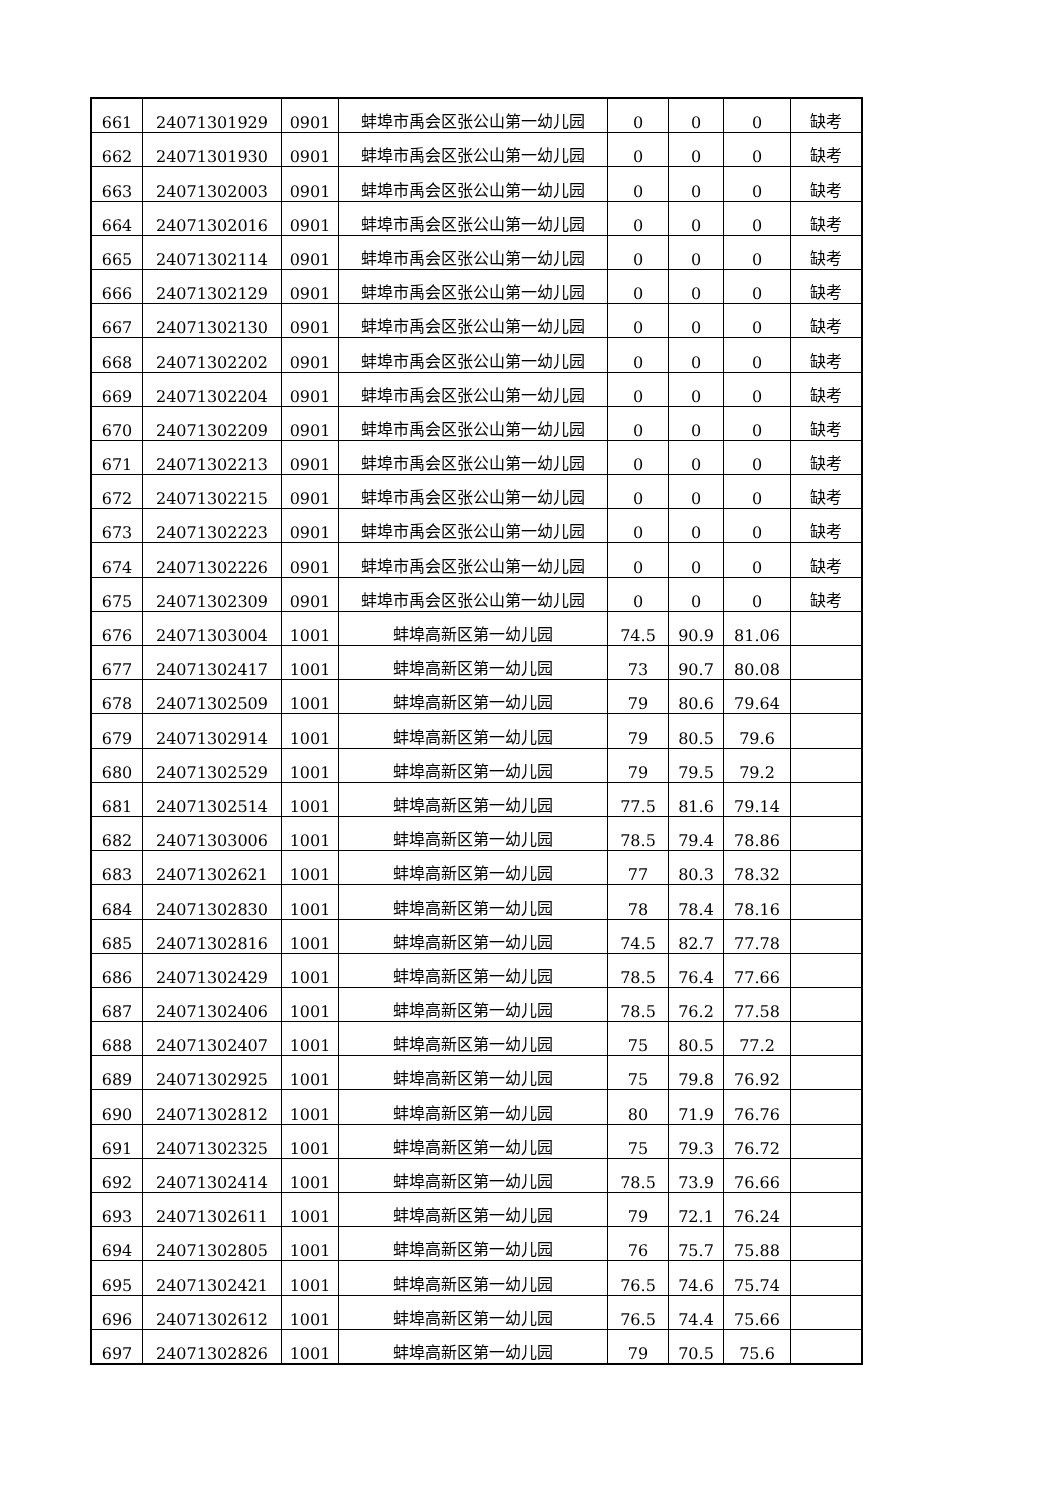| 661 | 24071301929 | 0901 | 蚌埠市禹会区张公山第一幼儿园 | 0 | 0 | 0 | 缺考 |
| 662 | 24071301930 | 0901 | 蚌埠市禹会区张公山第一幼儿园 | 0 | 0 | 0 | 缺考 |
| 663 | 24071302003 | 0901 | 蚌埠市禹会区张公山第一幼儿园 | 0 | 0 | 0 | 缺考 |
| 664 | 24071302016 | 0901 | 蚌埠市禹会区张公山第一幼儿园 | 0 | 0 | 0 | 缺考 |
| 665 | 24071302114 | 0901 | 蚌埠市禹会区张公山第一幼儿园 | 0 | 0 | 0 | 缺考 |
| 666 | 24071302129 | 0901 | 蚌埠市禹会区张公山第一幼儿园 | 0 | 0 | 0 | 缺考 |
| 667 | 24071302130 | 0901 | 蚌埠市禹会区张公山第一幼儿园 | 0 | 0 | 0 | 缺考 |
| 668 | 24071302202 | 0901 | 蚌埠市禹会区张公山第一幼儿园 | 0 | 0 | 0 | 缺考 |
| 669 | 24071302204 | 0901 | 蚌埠市禹会区张公山第一幼儿园 | 0 | 0 | 0 | 缺考 |
| 670 | 24071302209 | 0901 | 蚌埠市禹会区张公山第一幼儿园 | 0 | 0 | 0 | 缺考 |
| 671 | 24071302213 | 0901 | 蚌埠市禹会区张公山第一幼儿园 | 0 | 0 | 0 | 缺考 |
| 672 | 24071302215 | 0901 | 蚌埠市禹会区张公山第一幼儿园 | 0 | 0 | 0 | 缺考 |
| 673 | 24071302223 | 0901 | 蚌埠市禹会区张公山第一幼儿园 | 0 | 0 | 0 | 缺考 |
| 674 | 24071302226 | 0901 | 蚌埠市禹会区张公山第一幼儿园 | 0 | 0 | 0 | 缺考 |
| 675 | 24071302309 | 0901 | 蚌埠市禹会区张公山第一幼儿园 | 0 | 0 | 0 | 缺考 |
| 676 | 24071303004 | 1001 | 蚌埠高新区第一幼儿园 | 74.5 | 90.9 | 81.06 | |
| 677 | 24071302417 | 1001 | 蚌埠高新区第一幼儿园 | 73 | 90.7 | 80.08 | |
| 678 | 24071302509 | 1001 | 蚌埠高新区第一幼儿园 | 79 | 80.6 | 79.64 | |
| 679 | 24071302914 | 1001 | 蚌埠高新区第一幼儿园 | 79 | 80.5 | 79.6 | |
| 680 | 24071302529 | 1001 | 蚌埠高新区第一幼儿园 | 79 | 79.5 | 79.2 | |
| 681 | 24071302514 | 1001 | 蚌埠高新区第一幼儿园 | 77.5 | 81.6 | 79.14 | |
| 682 | 24071303006 | 1001 | 蚌埠高新区第一幼儿园 | 78.5 | 79.4 | 78.86 | |
| 683 | 24071302621 | 1001 | 蚌埠高新区第一幼儿园 | 77 | 80.3 | 78.32 | |
| 684 | 24071302830 | 1001 | 蚌埠高新区第一幼儿园 | 78 | 78.4 | 78.16 | |
| 685 | 24071302816 | 1001 | 蚌埠高新区第一幼儿园 | 74.5 | 82.7 | 77.78 | |
| 686 | 24071302429 | 1001 | 蚌埠高新区第一幼儿园 | 78.5 | 76.4 | 77.66 | |
| 687 | 24071302406 | 1001 | 蚌埠高新区第一幼儿园 | 78.5 | 76.2 | 77.58 | |
| 688 | 24071302407 | 1001 | 蚌埠高新区第一幼儿园 | 75 | 80.5 | 77.2 | |
| 689 | 24071302925 | 1001 | 蚌埠高新区第一幼儿园 | 75 | 79.8 | 76.92 | |
| 690 | 24071302812 | 1001 | 蚌埠高新区第一幼儿园 | 80 | 71.9 | 76.76 | |
| 691 | 24071302325 | 1001 | 蚌埠高新区第一幼儿园 | 75 | 79.3 | 76.72 | |
| 692 | 24071302414 | 1001 | 蚌埠高新区第一幼儿园 | 78.5 | 73.9 | 76.66 | |
| 693 | 24071302611 | 1001 | 蚌埠高新区第一幼儿园 | 79 | 72.1 | 76.24 | |
| 694 | 24071302805 | 1001 | 蚌埠高新区第一幼儿园 | 76 | 75.7 | 75.88 | |
| 695 | 24071302421 | 1001 | 蚌埠高新区第一幼儿园 | 76.5 | 74.6 | 75.74 | |
| 696 | 24071302612 | 1001 | 蚌埠高新区第一幼儿园 | 76.5 | 74.4 | 75.66 | |
| 697 | 24071302826 | 1001 | 蚌埠高新区第一幼儿园 | 79 | 70.5 | 75.6 | |